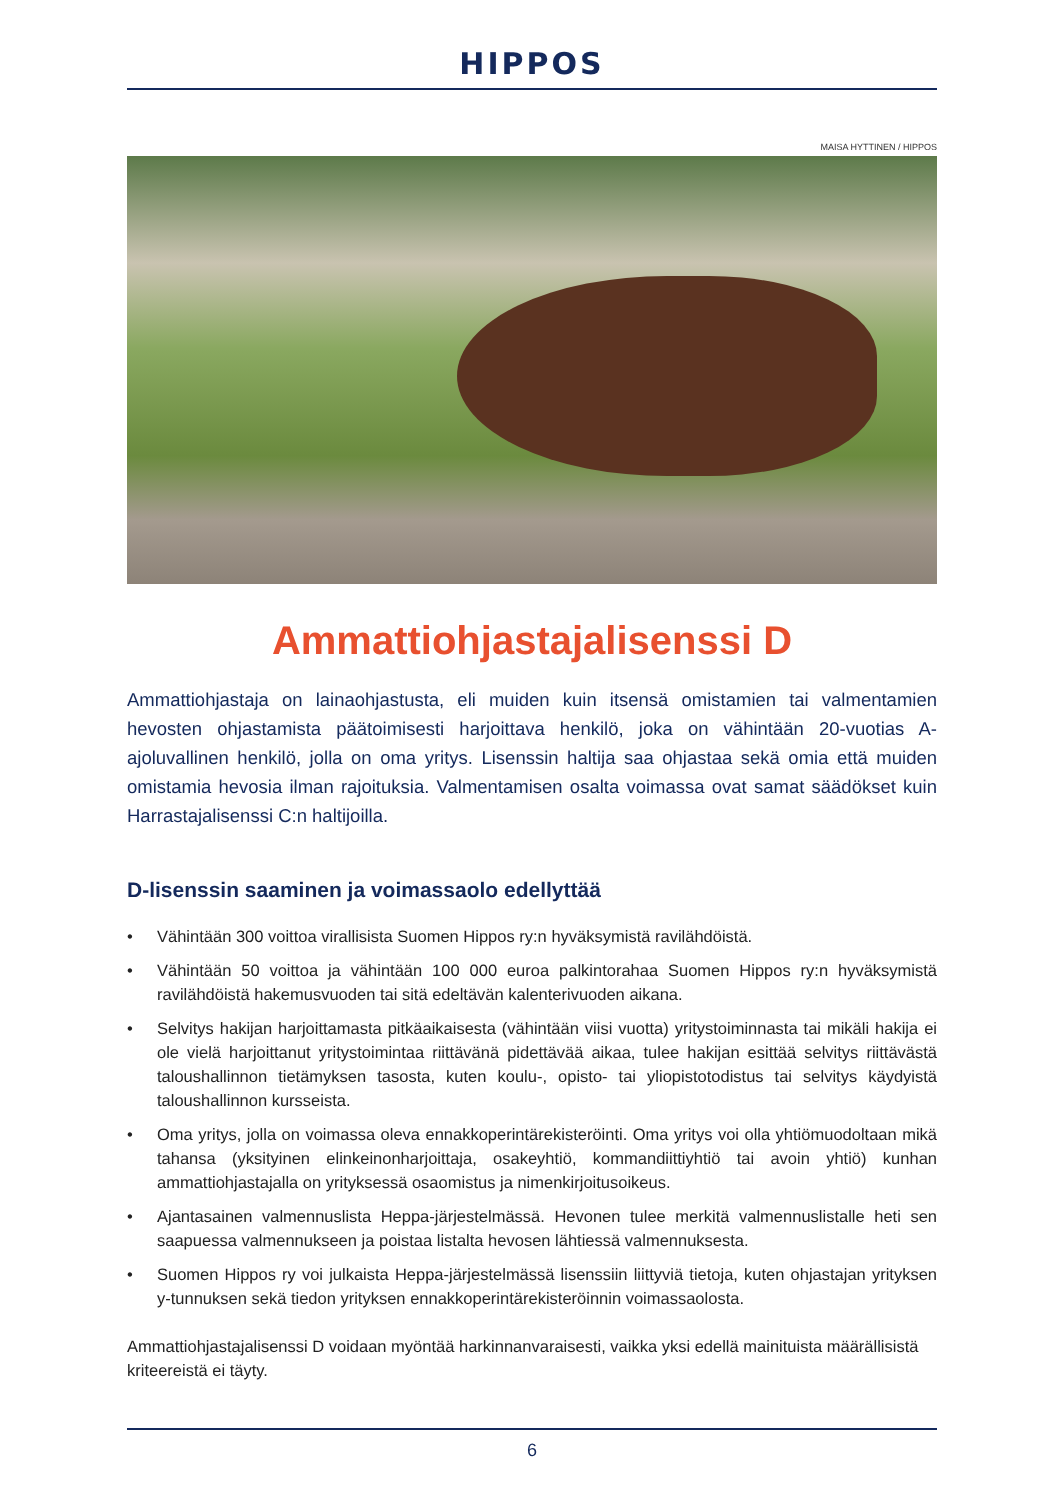HIPPOS
MAISA HYTTINEN / HIPPOS
Ammattiohjastajalisenssi D
Ammattiohjastaja on lainaohjastusta, eli muiden kuin itsensä omistamien tai valmenta­mien hevosten ohjastamista päätoimisesti harjoittava henkilö, joka on vähintään 20-vuotias A-ajoluvallinen henkilö, jolla on oma yritys. Lisenssin haltija saa ohjastaa sekä omia että mui­den omistamia hevosia ilman rajoituksia. Valmentamisen osalta voimassa ovat samat sää­dökset kuin Harrastajalisenssi C:n haltijoilla.
D-lisenssin saaminen ja voimassaolo edellyttää
• Vähintään 300 voittoa virallisista Suomen Hippos ry:n hyväksymistä ravilähdöistä.
• Vähintään 50 voittoa ja vähintään 100 000 euroa palkintorahaa Suomen Hippos ry:n hyväksymistä ravilähdöistä hakemusvuoden tai sitä edeltävän kalenterivuoden aikana.
• Selvitys hakijan harjoittamasta pitkäaikaisesta (vähintään viisi vuotta) yritystoiminnasta tai mikäli hakija ei ole vielä harjoittanut yritystoimintaa riittävänä pidettävää aikaa, tulee hakijan esittää sel­vitys riittävästä taloushallinnon tietämyksen tasosta, kuten koulu-, opisto- tai yliopistotodistus tai selvitys käydyistä taloushallinnon kursseista.
• Oma yritys, jolla on voimassa oleva ennakkoperintärekisteröinti. Oma yritys voi olla yhtiömuodol­taan mikä tahansa (yksityinen elinkeinonharjoittaja, osakeyhtiö, kommandiittiyhtiö tai avoin yhtiö) kunhan ammattiohjastajalla on yrityksessä osaomistus ja nimenkirjoitusoikeus.
• Ajantasainen valmennuslista Heppa-järjestelmässä. Hevonen tulee merkitä valmennuslistalle heti sen saapuessa valmennukseen ja poistaa listalta hevosen lähtiessä valmennuksesta.
• Suomen Hippos ry voi julkaista Heppa-järjestelmässä lisenssiin liittyviä tietoja, kuten ohjastajan yrityksen y-tunnuksen sekä tiedon yrityksen ennakkoperintärekisteröinnin voimassaolosta.
Ammattiohjastajalisenssi D voidaan myöntää harkinnanvaraisesti, vaikka yksi edellä mainituista mää­rällisistä kriteereistä ei täyty.
6